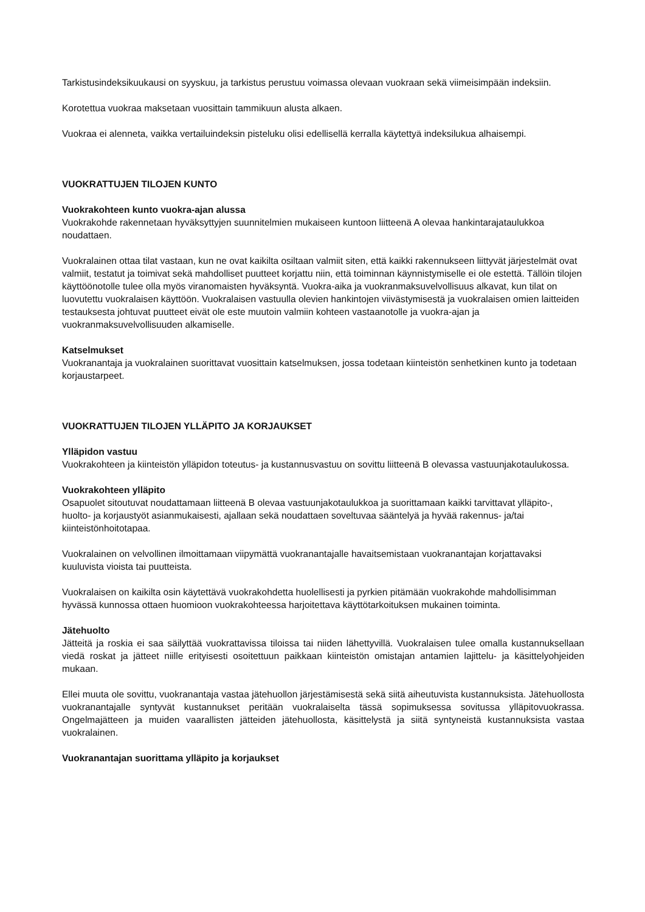Tarkistusindeksikuukausi on syyskuu, ja tarkistus perustuu voimassa olevaan vuokraan sekä viimeisimpään indeksiin.
Korotettua vuokraa maksetaan vuosittain tammikuun alusta alkaen.
Vuokraa ei alenneta, vaikka vertailuindeksin pisteluku olisi edellisellä kerralla käytettyä indeksilukua alhaisempi.
VUOKRATTUJEN TILOJEN KUNTO
Vuokrakohteen kunto vuokra-ajan alussa
Vuokrakohde rakennetaan hyväksyttyjen suunnitelmien mukaiseen kuntoon liitteenä A olevaa hankintarajataulukkoa noudattaen.
Vuokralainen ottaa tilat vastaan, kun ne ovat kaikilta osiltaan valmiit siten, että kaikki rakennukseen liittyvät järjestelmät ovat valmiit, testatut ja toimivat sekä mahdolliset puutteet korjattu niin, että toiminnan käynnistymiselle ei ole estettä. Tällöin tilojen käyttöönotolle tulee olla myös viranomaisten hyväksyntä. Vuokra-aika ja vuokranmaksuvelvollisuus alkavat, kun tilat on luovutettu vuokralaisen käyttöön. Vuokralaisen vastuulla olevien hankintojen viivästymisestä ja vuokralaisen omien laitteiden testauksesta johtuvat puutteet eivät ole este muutoin valmiin kohteen vastaanotolle ja vuokra-ajan ja vuokranmaksuvelvollisuuden alkamiselle.
Katselmukset
Vuokranantaja ja vuokralainen suorittavat vuosittain katselmuksen, jossa todetaan kiinteistön senhetkinen kunto ja todetaan korjaustarpeet.
VUOKRATTUJEN TILOJEN YLLÄPITO JA KORJAUKSET
Ylläpidon vastuu
Vuokrakohteen ja kiinteistön ylläpidon toteutus- ja kustannusvastuu on sovittu liitteenä B olevassa vastuunjakotaulukossa.
Vuokrakohteen ylläpito
Osapuolet sitoutuvat noudattamaan liitteenä B olevaa vastuunjakotaulukkoa ja suorittamaan kaikki tarvittavat ylläpito-, huolto- ja korjaustyöt asianmukaisesti, ajallaan sekä noudattaen soveltuvaa sääntelyä ja hyvää rakennus- ja/tai kiinteistönhoitotapaa.
Vuokralainen on velvollinen ilmoittamaan viipymättä vuokranantajalle havaitsemistaan vuokranantajan korjattavaksi kuuluvista vioista tai puutteista.
Vuokralaisen on kaikilta osin käytettävä vuokrakohdetta huolellisesti ja pyrkien pitämään vuokrakohde mahdollisimman hyvässä kunnossa ottaen huomioon vuokrakohteessa harjoitettava käyttötarkoituksen mukainen toiminta.
Jätehuolto
Jätteitä ja roskia ei saa säilyttää vuokrattavissa tiloissa tai niiden lähettyvillä. Vuokralaisen tulee omalla kustannuksellaan viedä roskat ja jätteet niille erityisesti osoitettuun paikkaan kiinteistön omistajan antamien lajittelu- ja käsittelyohjeiden mukaan.
Ellei muuta ole sovittu, vuokranantaja vastaa jätehuollon järjestämisestä sekä siitä aiheutuvista kustannuksista. Jätehuollosta vuokranantajalle syntyvät kustannukset peritään vuokralaiselta tässä sopimuksessa sovitussa ylläpitovuokrassa. Ongelmajätteen ja muiden vaarallisten jätteiden jätehuollosta, käsittelystä ja siitä syntyneistä kustannuksista vastaa vuokralainen.
Vuokranantajan suorittama ylläpito ja korjaukset